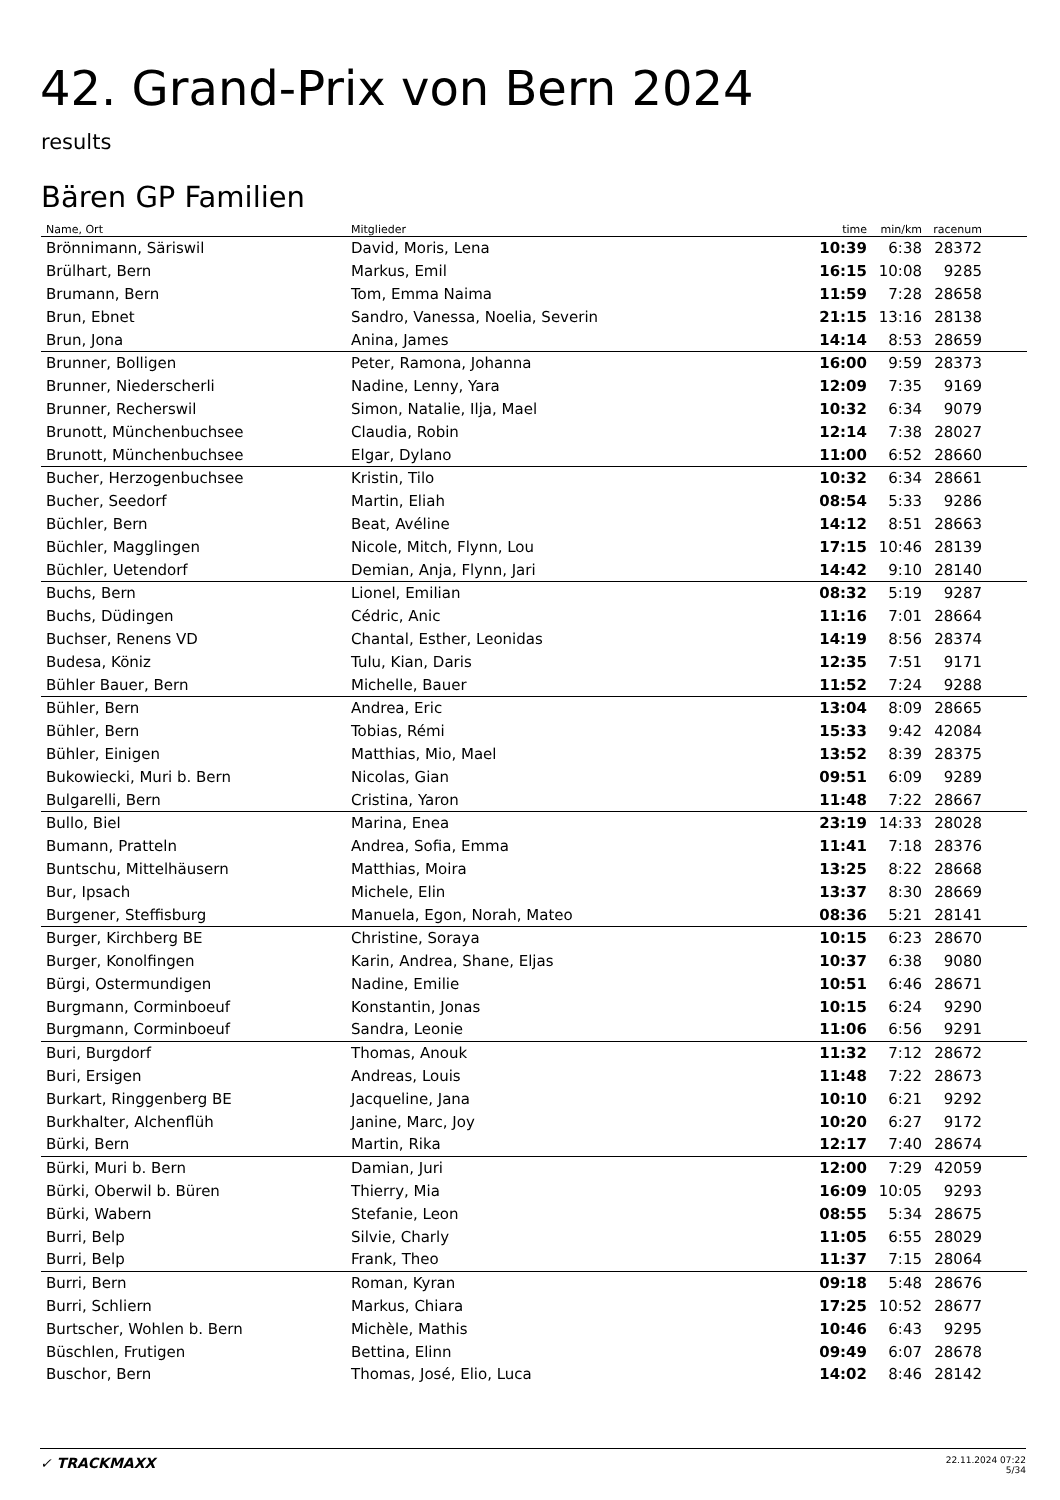42. Grand-Prix von Bern 2024
results
Bären GP Familien
| Name, Ort | Mitglieder | time | min/km | racenum | |
| --- | --- | --- | --- | --- | --- |
| Brönnimann, Säriswil | David, Moris, Lena | 10:39 | 6:38 | 28372 | |
| Brülhart, Bern | Markus, Emil | 16:15 | 10:08 | 9285 | |
| Brumann, Bern | Tom, Emma Naima | 11:59 | 7:28 | 28658 | |
| Brun, Ebnet | Sandro, Vanessa, Noelia, Severin | 21:15 | 13:16 | 28138 | |
| Brun, Jona | Anina, James | 14:14 | 8:53 | 28659 | |
| Brunner, Bolligen | Peter, Ramona, Johanna | 16:00 | 9:59 | 28373 | |
| Brunner, Niederscherli | Nadine, Lenny, Yara | 12:09 | 7:35 | 9169 | |
| Brunner, Recherswil | Simon, Natalie, Ilja, Mael | 10:32 | 6:34 | 9079 | |
| Brunott, Münchenbuchsee | Claudia, Robin | 12:14 | 7:38 | 28027 | |
| Brunott, Münchenbuchsee | Elgar, Dylano | 11:00 | 6:52 | 28660 | |
| Bucher, Herzogenbuchsee | Kristin, Tilo | 10:32 | 6:34 | 28661 | |
| Bucher, Seedorf | Martin, Eliah | 08:54 | 5:33 | 9286 | |
| Büchler, Bern | Beat, Avéline | 14:12 | 8:51 | 28663 | |
| Büchler, Magglingen | Nicole, Mitch, Flynn, Lou | 17:15 | 10:46 | 28139 | |
| Büchler, Uetendorf | Demian, Anja, Flynn, Jari | 14:42 | 9:10 | 28140 | |
| Buchs, Bern | Lionel, Emilian | 08:32 | 5:19 | 9287 | |
| Buchs, Düdingen | Cédric, Anic | 11:16 | 7:01 | 28664 | |
| Buchser, Renens VD | Chantal, Esther, Leonidas | 14:19 | 8:56 | 28374 | |
| Budesa, Köniz | Tulu, Kian, Daris | 12:35 | 7:51 | 9171 | |
| Bühler Bauer, Bern | Michelle, Bauer | 11:52 | 7:24 | 9288 | |
| Bühler, Bern | Andrea, Eric | 13:04 | 8:09 | 28665 | |
| Bühler, Bern | Tobias, Rémi | 15:33 | 9:42 | 42084 | |
| Bühler, Einigen | Matthias, Mio, Mael | 13:52 | 8:39 | 28375 | |
| Bukowiecki, Muri b. Bern | Nicolas, Gian | 09:51 | 6:09 | 9289 | |
| Bulgarelli, Bern | Cristina, Yaron | 11:48 | 7:22 | 28667 | |
| Bullo, Biel | Marina, Enea | 23:19 | 14:33 | 28028 | |
| Bumann, Pratteln | Andrea, Sofia, Emma | 11:41 | 7:18 | 28376 | |
| Buntschu, Mittelhäusern | Matthias, Moira | 13:25 | 8:22 | 28668 | |
| Bur, Ipsach | Michele, Elin | 13:37 | 8:30 | 28669 | |
| Burgener, Steffisburg | Manuela, Egon, Norah, Mateo | 08:36 | 5:21 | 28141 | |
| Burger, Kirchberg BE | Christine, Soraya | 10:15 | 6:23 | 28670 | |
| Burger, Konolfingen | Karin, Andrea, Shane, Eljas | 10:37 | 6:38 | 9080 | |
| Bürgi, Ostermundigen | Nadine, Emilie | 10:51 | 6:46 | 28671 | |
| Burgmann, Corminboeuf | Konstantin, Jonas | 10:15 | 6:24 | 9290 | |
| Burgmann, Corminboeuf | Sandra, Leonie | 11:06 | 6:56 | 9291 | |
| Buri, Burgdorf | Thomas, Anouk | 11:32 | 7:12 | 28672 | |
| Buri, Ersigen | Andreas, Louis | 11:48 | 7:22 | 28673 | |
| Burkart, Ringgenberg BE | Jacqueline, Jana | 10:10 | 6:21 | 9292 | |
| Burkhalter, Alchenflüh | Janine, Marc, Joy | 10:20 | 6:27 | 9172 | |
| Bürki, Bern | Martin, Rika | 12:17 | 7:40 | 28674 | |
| Bürki, Muri b. Bern | Damian, Juri | 12:00 | 7:29 | 42059 | |
| Bürki, Oberwil b. Büren | Thierry, Mia | 16:09 | 10:05 | 9293 | |
| Bürki, Wabern | Stefanie, Leon | 08:55 | 5:34 | 28675 | |
| Burri, Belp | Silvie, Charly | 11:05 | 6:55 | 28029 | |
| Burri, Belp | Frank, Theo | 11:37 | 7:15 | 28064 | |
| Burri, Bern | Roman, Kyran | 09:18 | 5:48 | 28676 | |
| Burri, Schliern | Markus, Chiara | 17:25 | 10:52 | 28677 | |
| Burtscher, Wohlen b. Bern | Michèle, Mathis | 10:46 | 6:43 | 9295 | |
| Büschlen, Frutigen | Bettina, Elinn | 09:49 | 6:07 | 28678 | |
| Buschor, Bern | Thomas, José, Elio, Luca | 14:02 | 8:46 | 28142 | |
✓ TRACKMAXX
22.11.2024 07:22
5/34